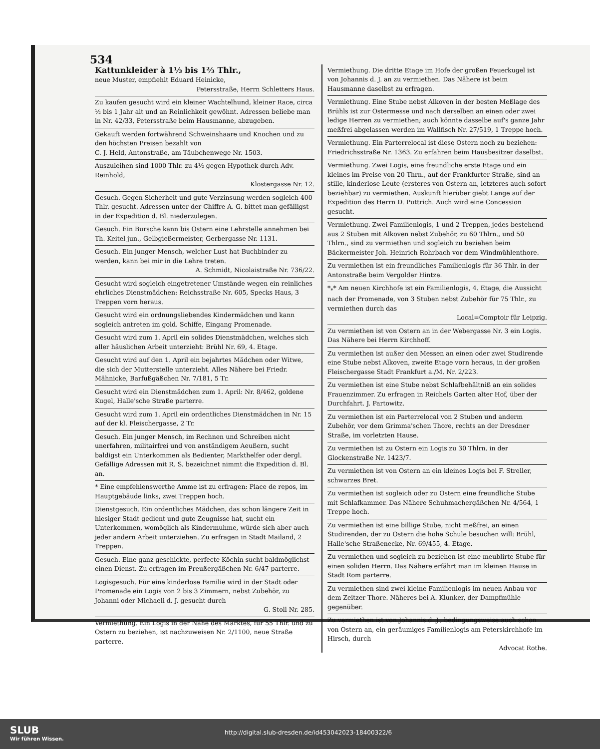534
Kattunkleider à 1⅓ bis 1⅔ Thlr.,
neue Muster, empfiehlt Eduard Heinicke,
Petersstraße, Herrn Schletters Haus.
Zu kaufen gesucht wird ein kleiner Wachtelhund, kleiner Race, circa ½ bis 1 Jahr alt und an Reinlichkeit gewöhnt. Adressen beliebe man in Nr. 42/33, Petersstraße beim Hausmanne, abzugeben.
Gekauft werden fortwährend Schweinshaare und Knochen und zu den höchsten Preisen bezahlt von
C. J. Held, Antonstraße, am Täubchenwege Nr. 1503.
Auszuleihen sind 1000 Thlr. zu 4½ gegen Hypothek durch Adv. Reinhold,
Klostergasse Nr. 12.
Gesuch. Gegen Sicherheit und gute Verzinsung werden sogleich 400 Thlr. gesucht. Adressen unter der Chiffre A. G. bittet man gefälligst in der Expedition d. Bl. niederzulegen.
Gesuch. Ein Bursche kann bis Ostern eine Lehrstelle annehmen bei Th. Keitel jun., Gelbgießermeister, Gerbergasse Nr. 1131.
Gesuch. Ein junger Mensch, welcher Lust hat Buchbinder zu werden, kann bei mir in die Lehre treten.
A. Schmidt, Nicolaistraße Nr. 736/22.
Gesucht wird sogleich eingetretener Umstände wegen ein reinliches ehrliches Dienstmädchen: Reichsstraße Nr. 605, Specks Haus, 3 Treppen vorn heraus.
Gesucht wird ein ordnungsliebendes Kindermädchen und kann sogleich antreten im gold. Schiffe, Eingang Promenade.
Gesucht wird zum 1. April ein solides Dienstmädchen, welches sich aller häuslichen Arbeit unterzieht: Brühl Nr. 69, 4. Etage.
Gesucht wird auf den 1. April ein bejahrtes Mädchen oder Witwe, die sich der Mutterstelle unterzieht. Alles Nähere bei Friedr. Mähnicke, Barfußgäßchen Nr. 7/181, 5 Tr.
Gesucht wird ein Dienstmädchen zum 1. April: Nr. 8/462, goldene Kugel, Halle'sche Straße parterre.
Gesucht wird zum 1. April ein ordentliches Dienstmädchen in Nr. 15 auf der kl. Fleischergasse, 2 Tr.
Gesuch. Ein junger Mensch, im Rechnen und Schreiben nicht unerfahren, militairfrei und von anständigem Aeußern, sucht baldigst ein Unterkommen als Bedienter, Markthelfer oder dergl. Gefällige Adressen mit R. S. bezeichnet nimmt die Expedition d. Bl. an.
* Eine empfehlenswerthe Amme ist zu erfragen: Place de repos, im Hauptgebäude links, zwei Treppen hoch.
Dienstgesuch. Ein ordentliches Mädchen, das schon längere Zeit in hiesiger Stadt gedient und gute Zeugnisse hat, sucht ein Unterkommen, womöglich als Kindermuhme, würde sich aber auch jeder andern Arbeit unterziehen. Zu erfragen in Stadt Mailand, 2 Treppen.
Gesuch. Eine ganz geschickte, perfecte Köchin sucht baldmöglichst einen Dienst. Zu erfragen im Preußergäßchen Nr. 6/47 parterre.
Logisgesuch. Für eine kinderlose Familie wird in der Stadt oder Promenade ein Logis von 2 bis 3 Zimmern, nebst Zubehör, zu Johanni oder Michaeli d. J. gesucht durch
G. Stoll Nr. 285.
Vermiethung. Ein Logis in der Nähe des Marktes, für 55 Thlr. und zu Ostern zu beziehen, ist nachzuweisen Nr. 2/1100, neue Straße parterre.
Vermiethung. Die dritte Etage im Hofe der großen Feuerkugel ist von Johannis d. J. an zu vermiethen. Das Nähere ist beim Hausmanne daselbst zu erfragen.
Vermiethung. Eine Stube nebst Alkoven in der besten Meßlage des Brühls ist zur Ostermesse und nach derselben an einen oder zwei ledige Herren zu vermiethen; auch könnte dasselbe auf's ganze Jahr meßfrei abgelassen werden im Wallfisch Nr. 27/519, 1 Treppe hoch.
Vermiethung. Ein Parterrelocal ist diese Ostern noch zu beziehen: Friedrichsstraße Nr. 1363. Zu erfahren beim Hausbesitzer daselbst.
Vermiethung. Zwei Logis, eine freundliche erste Etage und ein kleines im Preise von 20 Thrn., auf der Frankfurter Straße, sind an stille, kinderlose Leute (ersteres von Ostern an, letzteres auch sofort beziehbar) zu vermiethen. Auskunft hierüber giebt Lange auf der Expedition des Herrn D. Puttrich. Auch wird eine Concession gesucht.
Vermiethung. Zwei Familienlogis, 1 und 2 Treppen, jedes bestehend aus 2 Stuben mit Alkoven nebst Zubehör, zu 60 Thlrn., und 50 Thlrn., sind zu vermiethen und sogleich zu beziehen beim Bäckermeister Joh. Heinrich Rohrbach vor dem Windmühlenthore.
Zu vermiethen ist ein freundliches Familienlogis für 36 Thlr. in der Antonstraße beim Vergolder Hintze.
*<sub>*</sub>* Am neuen Kirchhofe ist ein Familienlogis, 4. Etage, die Aussicht nach der Promenade, von 3 Stuben nebst Zubehör für 75 Thlr., zu vermiethen durch das
Local=Comptoir für Leipzig.
Zu vermiethen ist von Ostern an in der Webergasse Nr. 3 ein Logis. Das Nähere bei Herrn Kirchhoff.
Zu vermiethen ist außer den Messen an einen oder zwei Studirende eine Stube nebst Alkoven, zweite Etage vorn heraus, in der großen Fleischergasse Stadt Frankfurt a./M. Nr. 2/223.
Zu vermiethen ist eine Stube nebst Schlafbehältniß an ein solides Frauenzimmer. Zu erfragen in Reichels Garten alter Hof, über der Durchfahrt. J. Partowitz.
Zu vermiethen ist ein Parterrelocal von 2 Stuben und anderm Zubehör, vor dem Grimma'schen Thore, rechts an der Dresdner Straße, im vorletzten Hause.
Zu vermiethen ist zu Ostern ein Logis zu 30 Thlrn. in der Glockenstraße Nr. 1423/7.
Zu vermiethen ist von Ostern an ein kleines Logis bei F. Streller, schwarzes Bret.
Zu vermiethen ist sogleich oder zu Ostern eine freundliche Stube mit Schlafkammer. Das Nähere Schuhmachergäßchen Nr. 4/564, 1 Treppe hoch.
Zu vermiethen ist eine billige Stube, nicht meßfrei, an einen Studirenden, der zu Ostern die hohe Schule besuchen will: Brühl, Halle'sche Straßenecke, Nr. 69/455, 4. Etage.
Zu vermiethen und sogleich zu beziehen ist eine meublirte Stube für einen soliden Herrn. Das Nähere erfährt man im kleinen Hause in Stadt Rom parterre.
Zu vermiethen sind zwei kleine Familienlogis im neuen Anbau vor dem Zeitzer Thore. Näheres bei A. Klunker, der Dampfmühle gegenüber.
Zu vermiethen ist von Johannis d. J., bedingungsweise auch schon von Ostern an, ein geräumiges Familienlogis am Peterskirchhofe im Hirsch, durch
Advocat Rothe.
SLUB
Wir führen Wissen.
http://digital.slub-dresden.de/id453042023-18400322/6